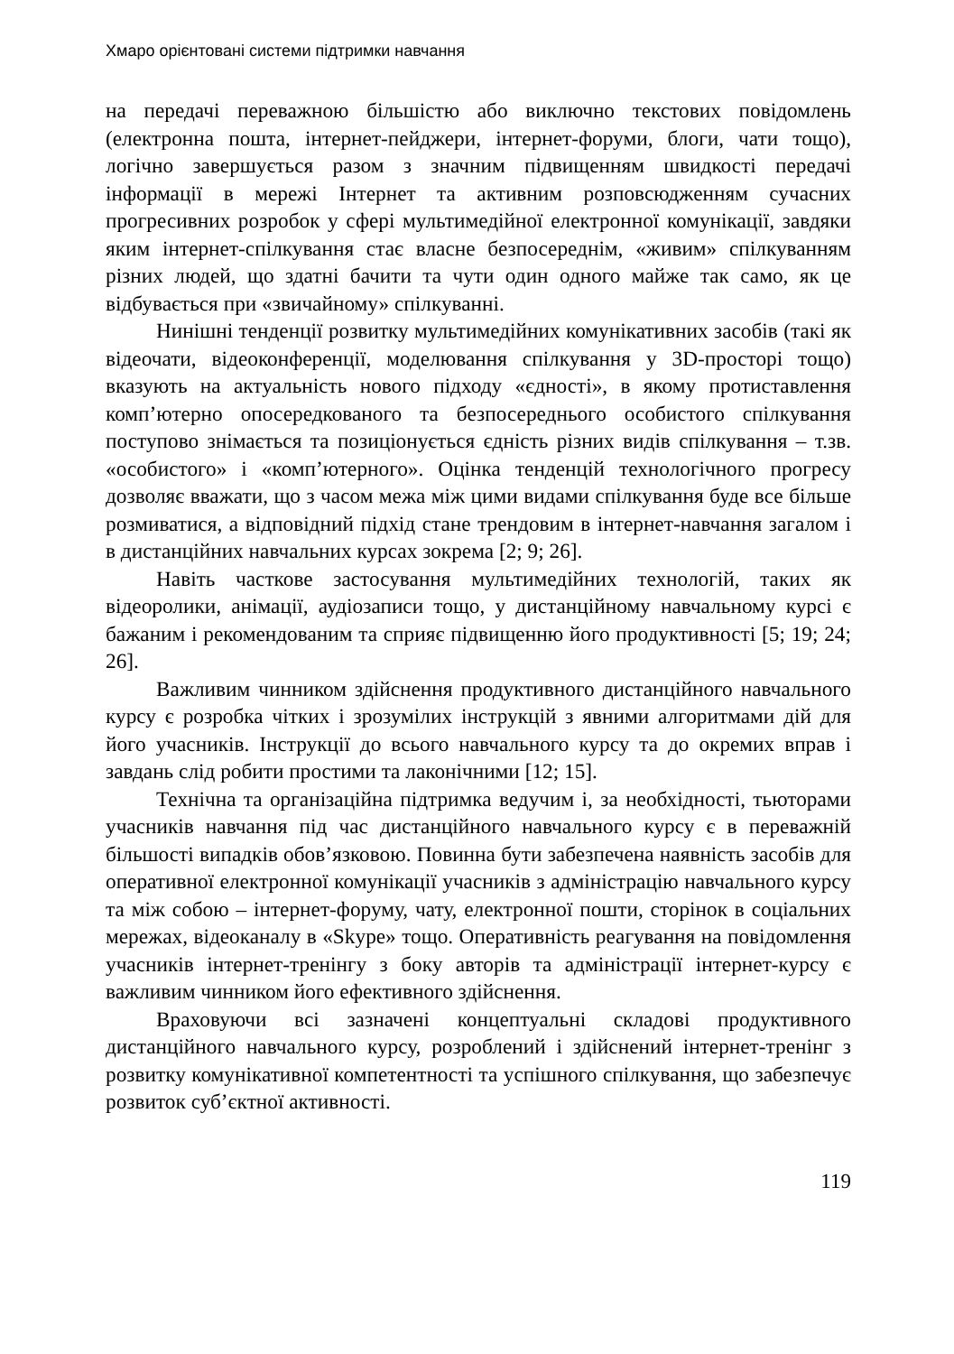Хмаро орієнтовані системи підтримки навчання
на передачі переважною більшістю або виключно текстових повідомлень (електронна пошта, інтернет-пейджери, інтернет-форуми, блоги, чати тощо), логічно завершується разом з значним підвищенням швидкості передачі інформації в мережі Інтернет та активним розповсюдженням сучасних прогресивних розробок у сфері мультимедійної електронної комунікації, завдяки яким інтернет-спілкування стає власне безпосереднім, «живим» спілкуванням різних людей, що здатні бачити та чути один одного майже так само, як це відбувається при «звичайному» спілкуванні.
Нинішні тенденції розвитку мультимедійних комунікативних засобів (такі як відеочати, відеоконференції, моделювання спілкування у 3D-просторі тощо) вказують на актуальність нового підходу «єдності», в якому протиставлення комп’ютерно опосередкованого та безпосереднього особистого спілкування поступово знімається та позиціонується єдність різних видів спілкування – т.зв. «особистого» і «комп’ютерного». Оцінка тенденцій технологічного прогресу дозволяє вважати, що з часом межа між цими видами спілкування буде все більше розмиватися, а відповідний підхід стане трендовим в інтернет-навчання загалом і в дистанційних навчальних курсах зокрема [2; 9; 26].
Навіть часткове застосування мультимедійних технологій, таких як відеоролики, анімації, аудіозаписи тощо, у дистанційному навчальному курсі є бажаним і рекомендованим та сприяє підвищенню його продуктивності [5; 19; 24; 26].
Важливим чинником здійснення продуктивного дистанційного навчального курсу є розробка чітких і зрозумілих інструкцій з явними алгоритмами дій для його учасників. Інструкції до всього навчального курсу та до окремих вправ і завдань слід робити простими та лаконічними [12; 15].
Технічна та організаційна підтримка ведучим і, за необхідності, тьюторами учасників навчання під час дистанційного навчального курсу є в переважній більшості випадків обов’язковою. Повинна бути забезпечена наявність засобів для оперативної електронної комунікації учасників з адміністрацію навчального курсу та між собою – інтернет-форуму, чату, електронної пошти, сторінок в соціальних мережах, відеоканалу в «Skype» тощо. Оперативність реагування на повідомлення учасників інтернет-тренінгу з боку авторів та адміністрації інтернет-курсу є важливим чинником його ефективного здійснення.
Враховуючи всі зазначені концептуальні складові продуктивного дистанційного навчального курсу, розроблений і здійснений інтернет-тренінг з розвитку комунікативної компетентності та успішного спілкування, що забезпечує розвиток суб’єктної активності.
119